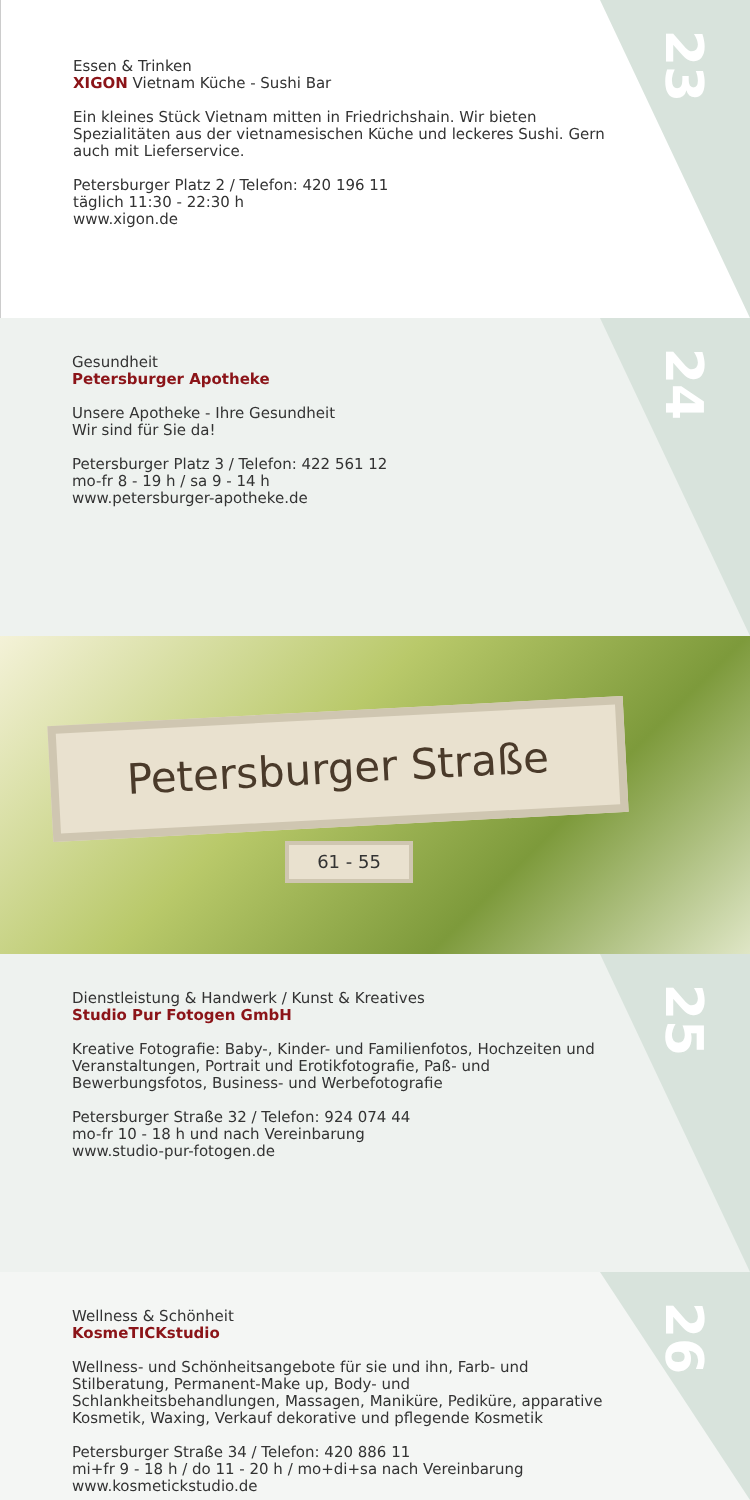23
Essen & Trinken
XIGON Vietnam Küche - Sushi Bar
Ein kleines Stück Vietnam mitten in Friedrichshain. Wir bieten Spezialitäten aus der vietnamesischen Küche und leckeres Sushi. Gern auch mit Lieferservice.
Petersburger Platz 2 / Telefon: 420 196 11
täglich 11:30 - 22:30 h
www.xigon.de
24
Gesundheit
Petersburger Apotheke
Unsere Apotheke - Ihre Gesundheit
Wir sind für Sie da!
Petersburger Platz 3 / Telefon: 422 561 12
mo-fr 8 - 19 h / sa 9 - 14 h
www.petersburger-apotheke.de
Petersburger Straße
61 - 55
25
Dienstleistung & Handwerk / Kunst & Kreatives
Studio Pur Fotogen GmbH
Kreative Fotografie: Baby-, Kinder- und Familienfotos, Hochzeiten und Veranstaltungen, Portrait und Erotikfotografie, Paß- und Bewerbungsfotos, Business- und Werbefotografie
Petersburger Straße 32 / Telefon: 924 074 44
mo-fr 10 - 18 h und nach Vereinbarung
www.studio-pur-fotogen.de
26
Wellness & Schönheit
KosmeTICKstudio
Wellness- und Schönheitsangebote für sie und ihn, Farb- und Stilberatung, Permanent-Make up, Body- und Schlankheitsbehandlungen, Massagen, Maniküre, Pediküre, apparative Kosmetik, Waxing, Verkauf dekorative und pflegende Kosmetik
Petersburger Straße 34 / Telefon: 420 886 11
mi+fr 9 - 18 h / do 11 - 20 h / mo+di+sa nach Vereinbarung
www.kosmetickstudio.de